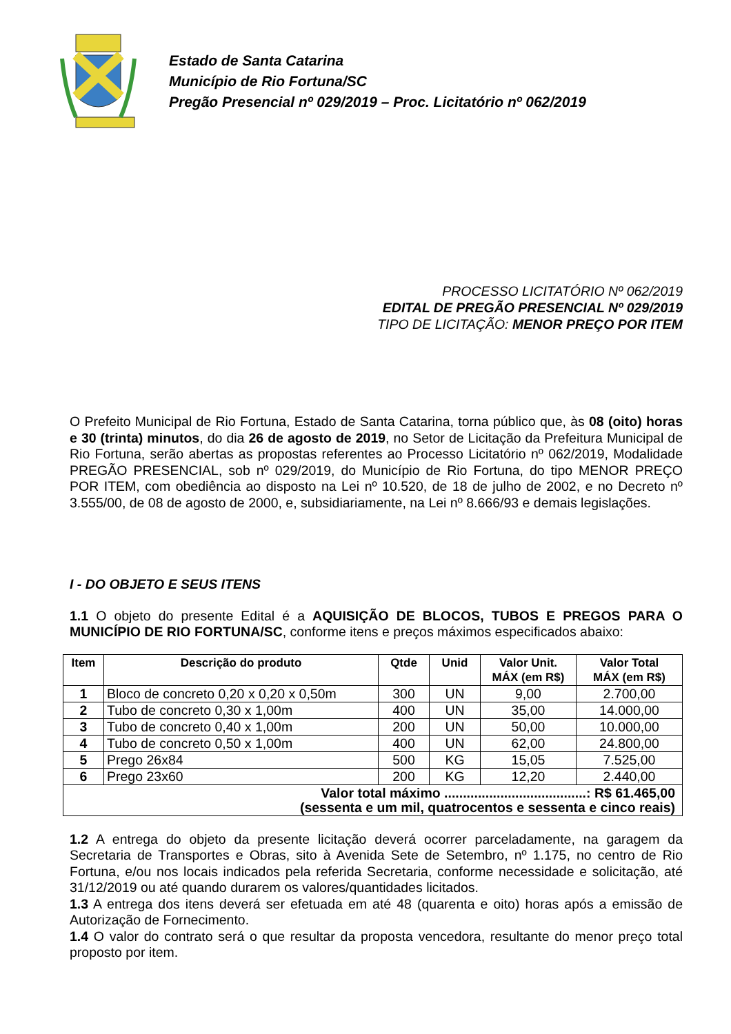Estado de Santa Catarina
Município de Rio Fortuna/SC
Pregão Presencial nº 029/2019 – Proc. Licitatório nº 062/2019
PROCESSO LICITATÓRIO Nº 062/2019
EDITAL DE PREGÃO PRESENCIAL Nº 029/2019
TIPO DE LICITAÇÃO: MENOR PREÇO POR ITEM
O Prefeito Municipal de Rio Fortuna, Estado de Santa Catarina, torna público que, às 08 (oito) horas e 30 (trinta) minutos, do dia 26 de agosto de 2019, no Setor de Licitação da Prefeitura Municipal de Rio Fortuna, serão abertas as propostas referentes ao Processo Licitatório nº 062/2019, Modalidade PREGÃO PRESENCIAL, sob nº 029/2019, do Município de Rio Fortuna, do tipo MENOR PREÇO POR ITEM, com obediência ao disposto na Lei nº 10.520, de 18 de julho de 2002, e no Decreto nº 3.555/00, de 08 de agosto de 2000, e, subsidiariamente, na Lei nº 8.666/93 e demais legislações.
I - DO OBJETO E SEUS ITENS
1.1 O objeto do presente Edital é a AQUISIÇÃO DE BLOCOS, TUBOS E PREGOS PARA O MUNICÍPIO DE RIO FORTUNA/SC, conforme itens e preços máximos especificados abaixo:
| Item | Descrição do produto | Qtde | Unid | Valor Unit. MÁX (em R$) | Valor Total MÁX (em R$) |
| --- | --- | --- | --- | --- | --- |
| 1 | Bloco de concreto 0,20 x 0,20 x 0,50m | 300 | UN | 9,00 | 2.700,00 |
| 2 | Tubo de concreto 0,30 x 1,00m | 400 | UN | 35,00 | 14.000,00 |
| 3 | Tubo de concreto 0,40 x 1,00m | 200 | UN | 50,00 | 10.000,00 |
| 4 | Tubo de concreto 0,50 x 1,00m | 400 | UN | 62,00 | 24.800,00 |
| 5 | Prego 26x84 | 500 | KG | 15,05 | 7.525,00 |
| 6 | Prego 23x60 | 200 | KG | 12,20 | 2.440,00 |
| Valor total máximo ......................................: R$ 61.465,00 (sessenta e um mil, quatrocentos e sessenta e cinco reais) | | | | | |
1.2 A entrega do objeto da presente licitação deverá ocorrer parceladamente, na garagem da Secretaria de Transportes e Obras, sito à Avenida Sete de Setembro, nº 1.175, no centro de Rio Fortuna, e/ou nos locais indicados pela referida Secretaria, conforme necessidade e solicitação, até 31/12/2019 ou até quando durarem os valores/quantidades licitados.
1.3 A entrega dos itens deverá ser efetuada em até 48 (quarenta e oito) horas após a emissão de Autorização de Fornecimento.
1.4 O valor do contrato será o que resultar da proposta vencedora, resultante do menor preço total proposto por item.